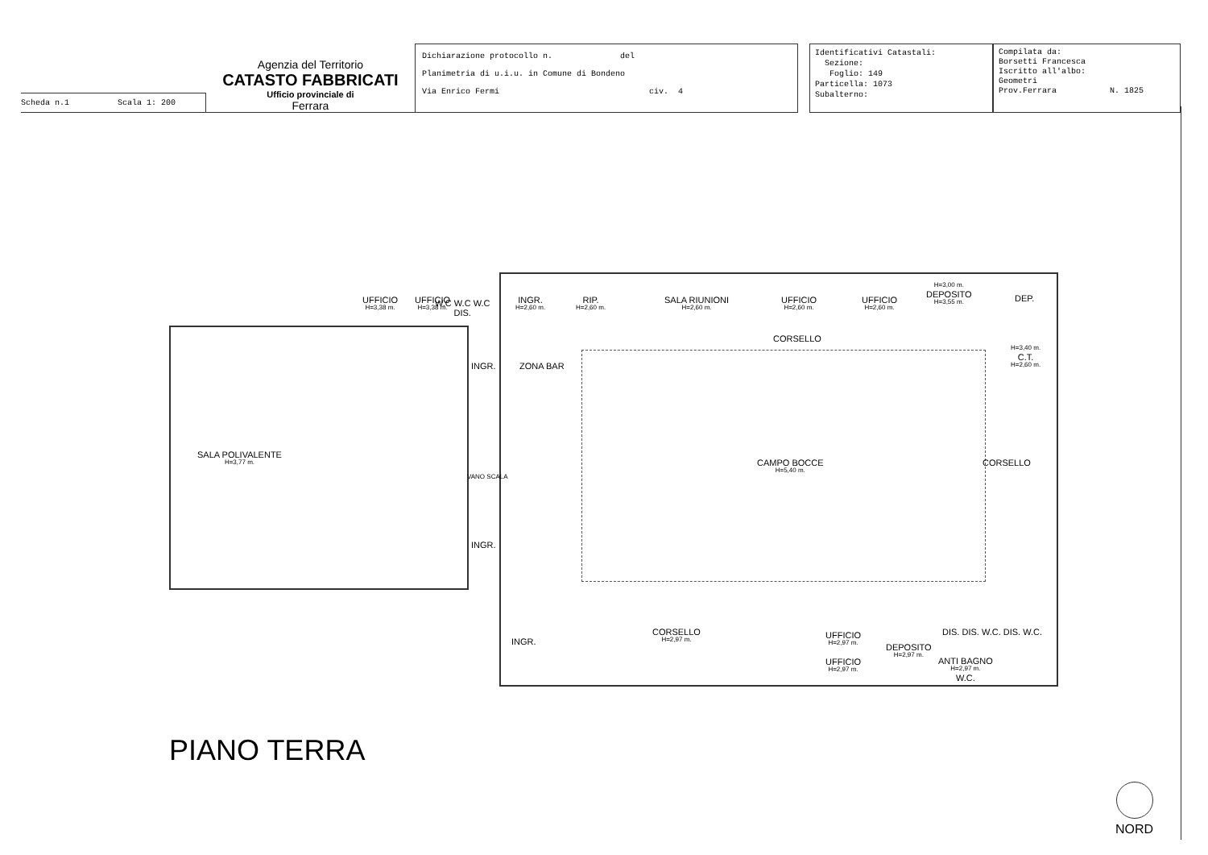Scheda n.1 Scala 1: 200
Agenzia del Territorio
CATASTO FABBRICATI
Ufficio provinciale di
Ferrara
Dichiarazione protocollo n. del
Planimetria di u.i.u. in Comune di Bondeno
Via Enrico Fermi civ. 4
Identificativi Catastali:
Sezione:
Foglio: 149
Particella: 1073
Subalterno:
Compilata da:
Borsetti Francesca
Iscritto all'albo:
Geometri
Prov.Ferrara N. 1825
W.C W.C W.C
DIS.
UFFICIO
H=3,38 m.
UFFICIO
H=3,38 m.
INGR.
H=2,60 m.
RIP.
H=2,60 m.
SALA RIUNIONI
H=2,60 m.
UFFICIO
H=2,60 m.
UFFICIO
H=2,60 m.
H=3,00 m.
DEPOSITO
H=3,55 m.
DEP.
CORSELLO
H=3,40 m.
C.T.
H=2,60 m.
INGR. ZONA BAR
SALA POLIVALENTE
H=3,77 m.
VANO SCALA
CAMPO BOCCE
H=5,40 m.
CORSELLO
INGR.
CORSELLO
H=2,97 m.
INGR.
UFFICIO
H=2,97 m.
UFFICIO
H=2,97 m.
DEPOSITO
H=2,97 m.
DIS. DIS. W.C. DIS. W.C.
ANTI BAGNO
H=2,97 m.
W.C.
PIANO TERRA
NORD